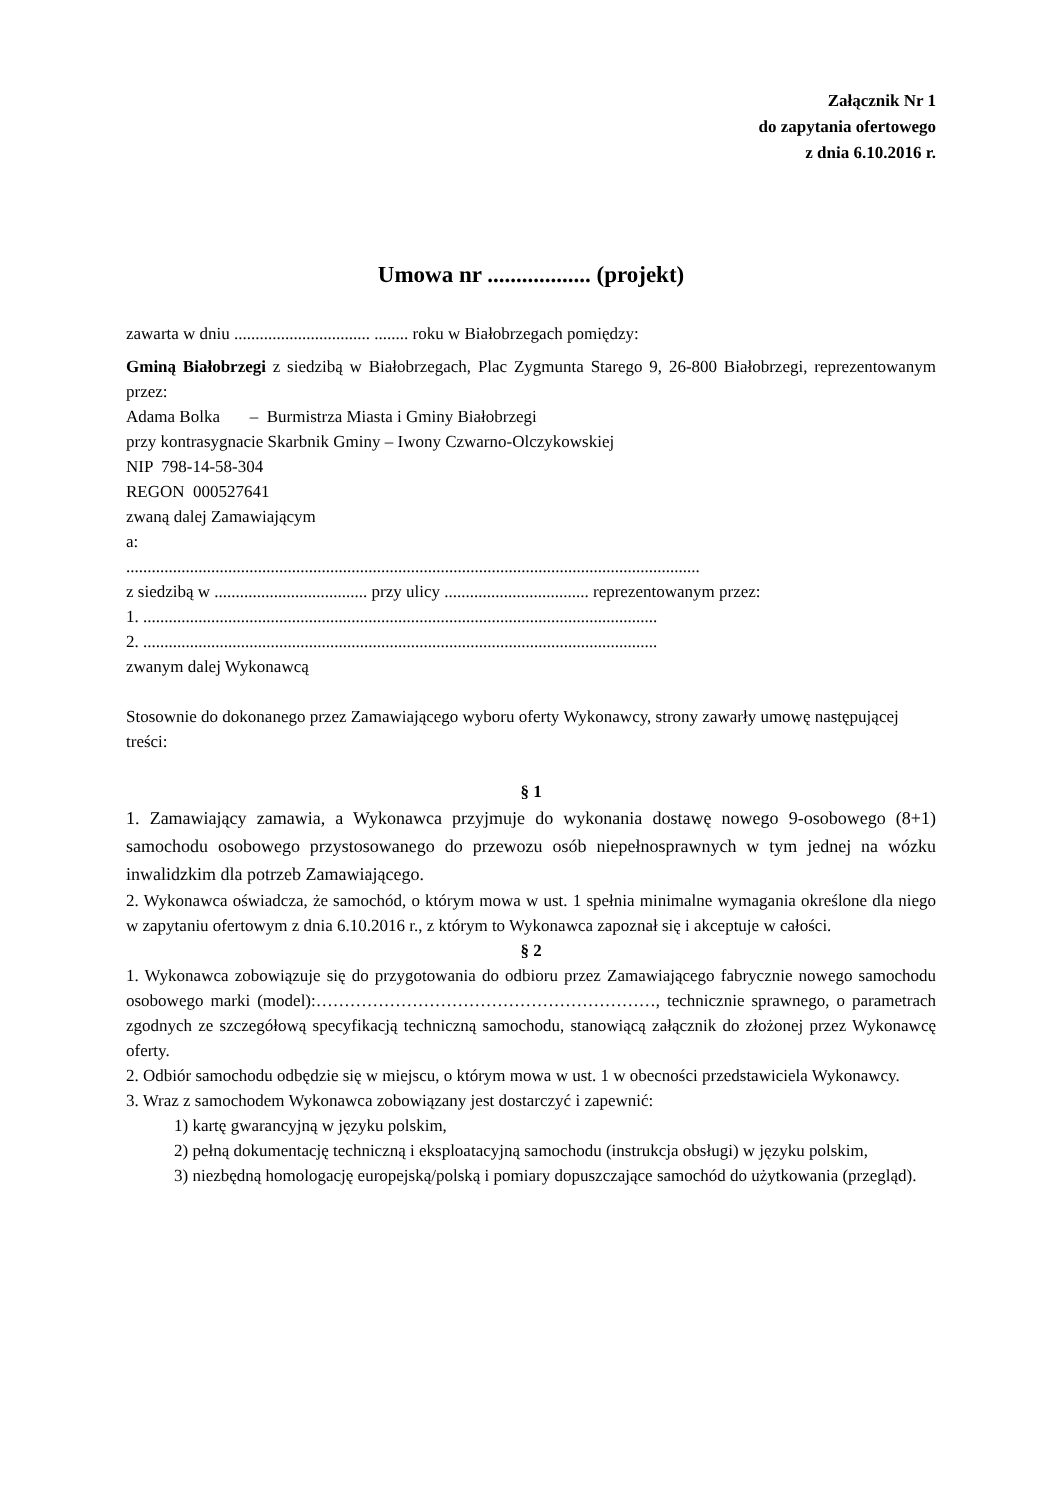Załącznik Nr 1
do zapytania ofertowego
z dnia 6.10.2016 r.
Umowa nr .................. (projekt)
zawarta w dniu ................................ ........ roku w Białobrzegach pomiędzy:
Gminą Białobrzegi z siedzibą w Białobrzegach, Plac Zygmunta Starego 9, 26-800 Białobrzegi, reprezentowanym przez:
Adama Bolka – Burmistrza Miasta i Gminy Białobrzegi
przy kontrasygnacie Skarbnik Gminy – Iwony Czwarno-Olczykowskiej
NIP 798-14-58-304
REGON 000527641
zwaną dalej Zamawiającym
a:
.......................................................................................................................................
z siedzibą w .................................... przy ulicy .................................. reprezentowanym przez:
1. .........................................................................................................................
2. .........................................................................................................................
zwanym dalej Wykonawcą
Stosownie do dokonanego przez Zamawiającego wyboru oferty Wykonawcy, strony zawarły umowę następującej treści:
§ 1
1. Zamawiający zamawia, a Wykonawca przyjmuje do wykonania dostawę nowego 9-osobowego (8+1) samochodu osobowego przystosowanego do przewozu osób niepełnosprawnych w tym jednej na wózku inwalidzkim dla potrzeb Zamawiającego.
2. Wykonawca oświadcza, że samochód, o którym mowa w ust. 1 spełnia minimalne wymagania określone dla niego w zapytaniu ofertowym z dnia 6.10.2016 r., z którym to Wykonawca zapoznał się i akceptuje w całości.
§ 2
1. Wykonawca zobowiązuje się do przygotowania do odbioru przez Zamawiającego fabrycznie nowego samochodu osobowego marki (model):……………………………………………………, technicznie sprawnego, o parametrach zgodnych ze szczegółową specyfikacją techniczną samochodu, stanowiącą załącznik do złożonej przez Wykonawcę oferty.
2. Odbiór samochodu odbędzie się w miejscu, o którym mowa w ust. 1 w obecności przedstawiciela Wykonawcy.
3. Wraz z samochodem Wykonawca zobowiązany jest dostarczyć i zapewnić:
1) kartę gwarancyjną w języku polskim,
2) pełną dokumentację techniczną i eksploatacyjną samochodu (instrukcja obsługi) w języku polskim,
3) niezbędną homologację europejską/polską i pomiary dopuszczające samochód do użytkowania (przegląd).